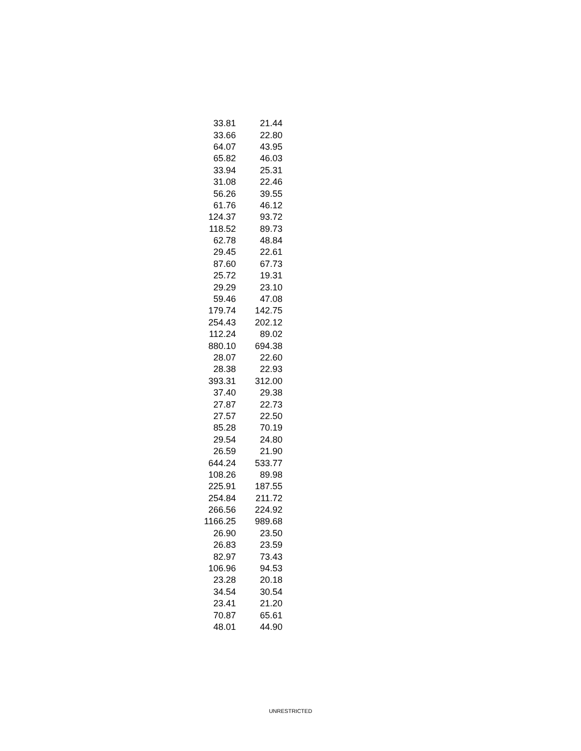| 33.81 | 21.44 |
| 33.66 | 22.80 |
| 64.07 | 43.95 |
| 65.82 | 46.03 |
| 33.94 | 25.31 |
| 31.08 | 22.46 |
| 56.26 | 39.55 |
| 61.76 | 46.12 |
| 124.37 | 93.72 |
| 118.52 | 89.73 |
| 62.78 | 48.84 |
| 29.45 | 22.61 |
| 87.60 | 67.73 |
| 25.72 | 19.31 |
| 29.29 | 23.10 |
| 59.46 | 47.08 |
| 179.74 | 142.75 |
| 254.43 | 202.12 |
| 112.24 | 89.02 |
| 880.10 | 694.38 |
| 28.07 | 22.60 |
| 28.38 | 22.93 |
| 393.31 | 312.00 |
| 37.40 | 29.38 |
| 27.87 | 22.73 |
| 27.57 | 22.50 |
| 85.28 | 70.19 |
| 29.54 | 24.80 |
| 26.59 | 21.90 |
| 644.24 | 533.77 |
| 108.26 | 89.98 |
| 225.91 | 187.55 |
| 254.84 | 211.72 |
| 266.56 | 224.92 |
| 1166.25 | 989.68 |
| 26.90 | 23.50 |
| 26.83 | 23.59 |
| 82.97 | 73.43 |
| 106.96 | 94.53 |
| 23.28 | 20.18 |
| 34.54 | 30.54 |
| 23.41 | 21.20 |
| 70.87 | 65.61 |
| 48.01 | 44.90 |
UNRESTRICTED